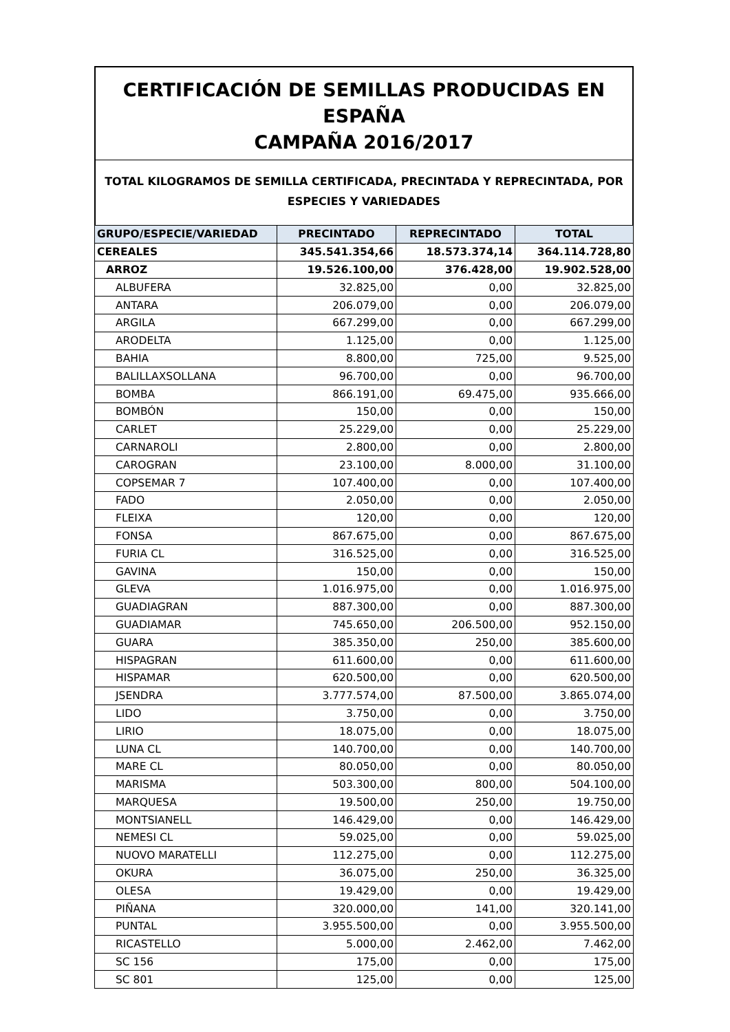CERTIFICACIÓN DE SEMILLAS PRODUCIDAS EN ESPAÑA
CAMPAÑA 2016/2017
TOTAL KILOGRAMOS DE SEMILLA CERTIFICADA, PRECINTADA Y REPRECINTADA, POR
ESPECIES Y VARIEDADES
| GRUPO/ESPECIE/VARIEDAD | PRECINTADO | REPRECINTADO | TOTAL |
| --- | --- | --- | --- |
| CEREALES | 345.541.354,66 | 18.573.374,14 | 364.114.728,80 |
| ARROZ | 19.526.100,00 | 376.428,00 | 19.902.528,00 |
| ALBUFERA | 32.825,00 | 0,00 | 32.825,00 |
| ANTARA | 206.079,00 | 0,00 | 206.079,00 |
| ARGILA | 667.299,00 | 0,00 | 667.299,00 |
| ARODELTA | 1.125,00 | 0,00 | 1.125,00 |
| BAHIA | 8.800,00 | 725,00 | 9.525,00 |
| BALILLAXSOLLANA | 96.700,00 | 0,00 | 96.700,00 |
| BOMBA | 866.191,00 | 69.475,00 | 935.666,00 |
| BOMBÓN | 150,00 | 0,00 | 150,00 |
| CARLET | 25.229,00 | 0,00 | 25.229,00 |
| CARNAROLI | 2.800,00 | 0,00 | 2.800,00 |
| CAROGRAN | 23.100,00 | 8.000,00 | 31.100,00 |
| COPSEMAR 7 | 107.400,00 | 0,00 | 107.400,00 |
| FADO | 2.050,00 | 0,00 | 2.050,00 |
| FLEIXA | 120,00 | 0,00 | 120,00 |
| FONSA | 867.675,00 | 0,00 | 867.675,00 |
| FURIA CL | 316.525,00 | 0,00 | 316.525,00 |
| GAVINA | 150,00 | 0,00 | 150,00 |
| GLEVA | 1.016.975,00 | 0,00 | 1.016.975,00 |
| GUADIAGRAN | 887.300,00 | 0,00 | 887.300,00 |
| GUADIAMAR | 745.650,00 | 206.500,00 | 952.150,00 |
| GUARA | 385.350,00 | 250,00 | 385.600,00 |
| HISPAGRAN | 611.600,00 | 0,00 | 611.600,00 |
| HISPAMAR | 620.500,00 | 0,00 | 620.500,00 |
| JSENDRA | 3.777.574,00 | 87.500,00 | 3.865.074,00 |
| LIDO | 3.750,00 | 0,00 | 3.750,00 |
| LIRIO | 18.075,00 | 0,00 | 18.075,00 |
| LUNA CL | 140.700,00 | 0,00 | 140.700,00 |
| MARE CL | 80.050,00 | 0,00 | 80.050,00 |
| MARISMA | 503.300,00 | 800,00 | 504.100,00 |
| MARQUESA | 19.500,00 | 250,00 | 19.750,00 |
| MONTSIANELL | 146.429,00 | 0,00 | 146.429,00 |
| NEMESI CL | 59.025,00 | 0,00 | 59.025,00 |
| NUOVO MARATELLI | 112.275,00 | 0,00 | 112.275,00 |
| OKURA | 36.075,00 | 250,00 | 36.325,00 |
| OLESA | 19.429,00 | 0,00 | 19.429,00 |
| PIÑANA | 320.000,00 | 141,00 | 320.141,00 |
| PUNTAL | 3.955.500,00 | 0,00 | 3.955.500,00 |
| RICASTELLO | 5.000,00 | 2.462,00 | 7.462,00 |
| SC 156 | 175,00 | 0,00 | 175,00 |
| SC 801 | 125,00 | 0,00 | 125,00 |